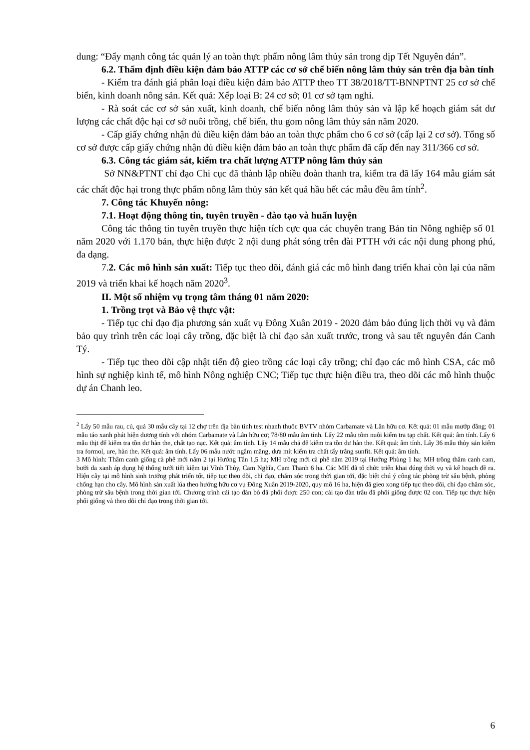dung: “Đẩy mạnh công tác quản lý an toàn thực phẩm nông lâm thủy sản trong dịp Tết Nguyên đán”.
6.2. Thẩm định điều kiện đảm bảo ATTP các cơ sở chế biến nông lâm thủy sản trên địa bàn tỉnh
- Kiểm tra đánh giá phân loại điều kiện đảm bảo ATTP theo TT 38/2018/TT-BNNPTNT 25 cơ sở chế biến, kinh doanh nông sản. Kết quả: Xếp loại B: 24 cơ sở; 01 cơ sở tạm nghỉ.
- Rà soát các cơ sở sản xuất, kinh doanh, chế biến nông lâm thủy sản và lập kế hoạch giám sát dư lượng các chất độc hại cơ sở nuôi trồng, chế biến, thu gom nông lâm thủy sản năm 2020.
- Cấp giấy chứng nhận đủ điều kiện đảm bảo an toàn thực phẩm cho 6 cơ sở (cấp lại 2 cơ sở). Tổng số cơ sở được cấp giấy chứng nhận đủ điều kiện đảm bảo an toàn thực phẩm đã cấp đến nay 311/366 cơ sở.
6.3. Công tác giám sát, kiểm tra chất lượng ATTP nông lâm thủy sản
Sở NN&PTNT chỉ đạo Chi cục đã thành lập nhiều đoàn thanh tra, kiểm tra đã lấy 164 mẫu giám sát các chất độc hại trong thực phẩm nông lâm thủy sản kết quả hầu hết các mẫu đều âm tính<sup>2</sup>.
7. Công tác Khuyến nông:
7.1. Hoạt động thông tin, tuyên truyền - đào tạo và huấn luyện
Công tác thông tin tuyên truyền thực hiện tích cực qua các chuyên trang Bản tin Nông nghiệp số 01 năm 2020 với 1.170 bản, thực hiện được 2 nội dung phát sóng trên đài PTTH với các nội dung phong phú, đa dạng.
7.2. Các mô hình sản xuất: Tiếp tục theo dõi, đánh giá các mô hình đang triển khai còn lại của năm 2019 và triển khai kế hoạch năm 2020<sup>3</sup>.
II. Một số nhiệm vụ trọng tâm tháng 01 năm 2020:
1. Trồng trọt và Bảo vệ thực vật:
- Tiếp tục chỉ đạo địa phương sản xuất vụ Đông Xuân 2019 - 2020 đảm bảo đúng lịch thời vụ và đảm bảo quy trình trên các loại cây trồng, đặc biệt là chỉ đạo sản xuất trước, trong và sau tết nguyên đán Canh Tý.
- Tiếp tục theo dõi cập nhật tiến độ gieo trồng các loại cây trồng; chỉ đạo các mô hình CSA, các mô hình sự nghiệp kinh tế, mô hình Nông nghiệp CNC; Tiếp tục thực hiện điều tra, theo dõi các mô hình thuộc dự án Chanh leo.
<sup>2</sup> Lấy 50 mẫu rau, củ, quả 30 mẫu cây tại 12 chợ trên địa bàn tỉnh test nhanh thuốc BVTV nhóm Carbamate và Lân hữu cơ. Kết quả: 01 mẫu mướp đắng; 01 mẫu táo xanh phát hiện dương tính với nhóm Carbamate và Lân hữu cơ; 78/80 mẫu âm tính. Lấy 22 mẫu tôm nuôi kiểm tra tạp chất. Kết quả: âm tính. Lấy 6 mẫu thịt để kiểm tra tồn dư hàn the, chất tạo nạc. Kết quả: âm tính. Lấy 14 mẫu chả để kiểm tra tồn dư hàn the. Kết quả: âm tính. Lấy 36 mẫu thủy sản kiểm tra formol, ure, hàn the. Kết quả: âm tính. Lấy 06 mẫu nước ngâm măng, dưa mít kiểm tra chất tẩy trắng sunfit. Kết quả: âm tính.
3 Mô hình: Thâm canh giống cà phê mới năm 2 tại Hướng Tân 1,5 ha; MH trồng mới cà phê năm 2019 tại Hướng Phùng 1 ha; MH trồng thâm canh cam, bưởi da xanh áp dụng hệ thống tưới tiết kiệm tại Vĩnh Thủy, Cam Nghĩa, Cam Thanh 6 ha. Các MH đã tổ chức triển khai đúng thời vụ và kế hoạch đề ra. Hiện cây tại mô hình sinh trưởng phát triển tốt, tiếp tục theo dõi, chỉ đạo, chăm sóc trong thời gian tới, đặc biệt chú ý công tác phòng trừ sâu bệnh, phòng chống hạn cho cây. Mô hình sản xuất lúa theo hướng hữu cơ vụ Đông Xuân 2019-2020, quy mô 16 ha, hiện đã gieo xong tiếp tục theo dõi, chỉ đạo chăm sóc, phòng trừ sâu bệnh trong thời gian tới. Chương trình cải tạo đàn bò đã phối được 250 con; cải tạo đàn trâu đã phối giống được 02 con. Tiếp tục thực hiện phối giống và theo dõi chỉ đạo trong thời gian tới.
6